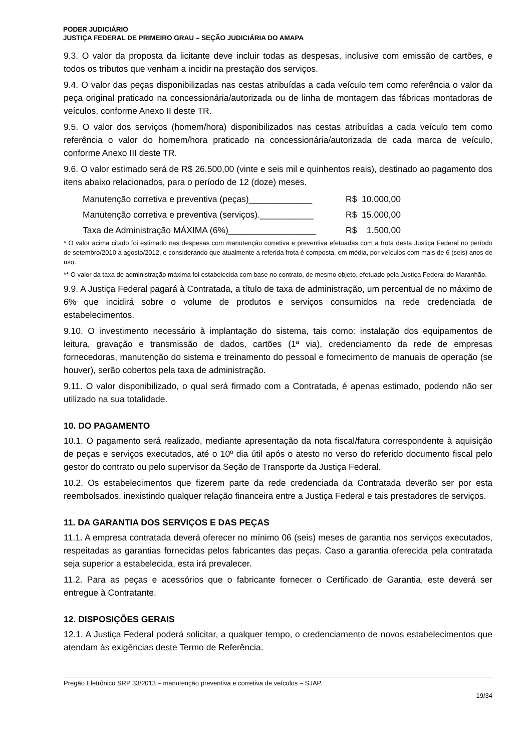PODER JUDICIÁRIO
JUSTIÇA FEDERAL DE PRIMEIRO GRAU – SEÇÃO JUDICIÁRIA DO AMAPA
9.3. O valor da proposta da licitante deve incluir todas as despesas, inclusive com emissão de cartões, e todos os tributos que venham a incidir na prestação dos serviços.
9.4. O valor das peças disponibilizadas nas cestas atribuídas a cada veículo tem como referência o valor da peça original praticado na concessionária/autorizada ou de linha de montagem das fábricas montadoras de veículos, conforme Anexo II deste TR.
9.5. O valor dos serviços (homem/hora) disponibilizados nas cestas atribuídas a cada veículo tem como referência o valor do homem/hora praticado na concessionária/autorizada de cada marca de veículo, conforme Anexo III deste TR.
9.6. O valor estimado será de R$ 26.500,00 (vinte e seis mil e quinhentos reais), destinado ao pagamento dos itens abaixo relacionados, para o período de 12 (doze) meses.
Manutenção corretiva e preventiva (peças)_____________ R$ 10.000,00
Manutenção corretiva e preventiva (serviços).___________ R$ 15.000,00
Taxa de Administração MÁXIMA (6%)__________________ R$ 1.500,00
* O valor acima citado foi estimado nas despesas com manutenção corretiva e preventiva efetuadas com a frota desta Justiça Federal no período de setembro/2010 a agosto/2012, e considerando que atualmente a referida frota é composta, em média, por veículos com mais de 6 (seis) anos de uso.
** O valor da taxa de administração máxima foi estabelecida com base no contrato, de mesmo objeto, efetuado pela Justiça Federal do Maranhão.
9.9. A Justiça Federal pagará à Contratada, a título de taxa de administração, um percentual de no máximo de 6% que incidirá sobre o volume de produtos e serviços consumidos na rede credenciada de estabelecimentos.
9.10. O investimento necessário à implantação do sistema, tais como: instalação dos equipamentos de leitura, gravação e transmissão de dados, cartões (1ª via), credenciamento da rede de empresas fornecedoras, manutenção do sistema e treinamento do pessoal e fornecimento de manuais de operação (se houver), serão cobertos pela taxa de administração.
9.11. O valor disponibilizado, o qual será firmado com a Contratada, é apenas estimado, podendo não ser utilizado na sua totalidade.
10. DO PAGAMENTO
10.1. O pagamento será realizado, mediante apresentação da nota fiscal/fatura correspondente à aquisição de peças e serviços executados, até o 10º dia útil após o atesto no verso do referido documento fiscal pelo gestor do contrato ou pelo supervisor da Seção de Transporte da Justiça Federal.
10.2. Os estabelecimentos que fizerem parte da rede credenciada da Contratada deverão ser por esta reembolsados, inexistindo qualquer relação financeira entre a Justiça Federal e tais prestadores de serviços.
11. DA GARANTIA DOS SERVIÇOS E DAS PEÇAS
11.1. A empresa contratada deverá oferecer no mínimo 06 (seis) meses de garantia nos serviços executados, respeitadas as garantias fornecidas pelos fabricantes das peças. Caso a garantia oferecida pela contratada seja superior a estabelecida, esta irá prevalecer.
11.2. Para as peças e acessórios que o fabricante fornecer o Certificado de Garantia, este deverá ser entregue à Contratante.
12. DISPOSIÇÕES GERAIS
12.1. A Justiça Federal poderá solicitar, a qualquer tempo, o credenciamento de novos estabelecimentos que atendam às exigências deste Termo de Referência.
Pregão Eletrônico SRP 33/2013 – manutenção preventiva e corretiva de veículos – SJAP.
19/34